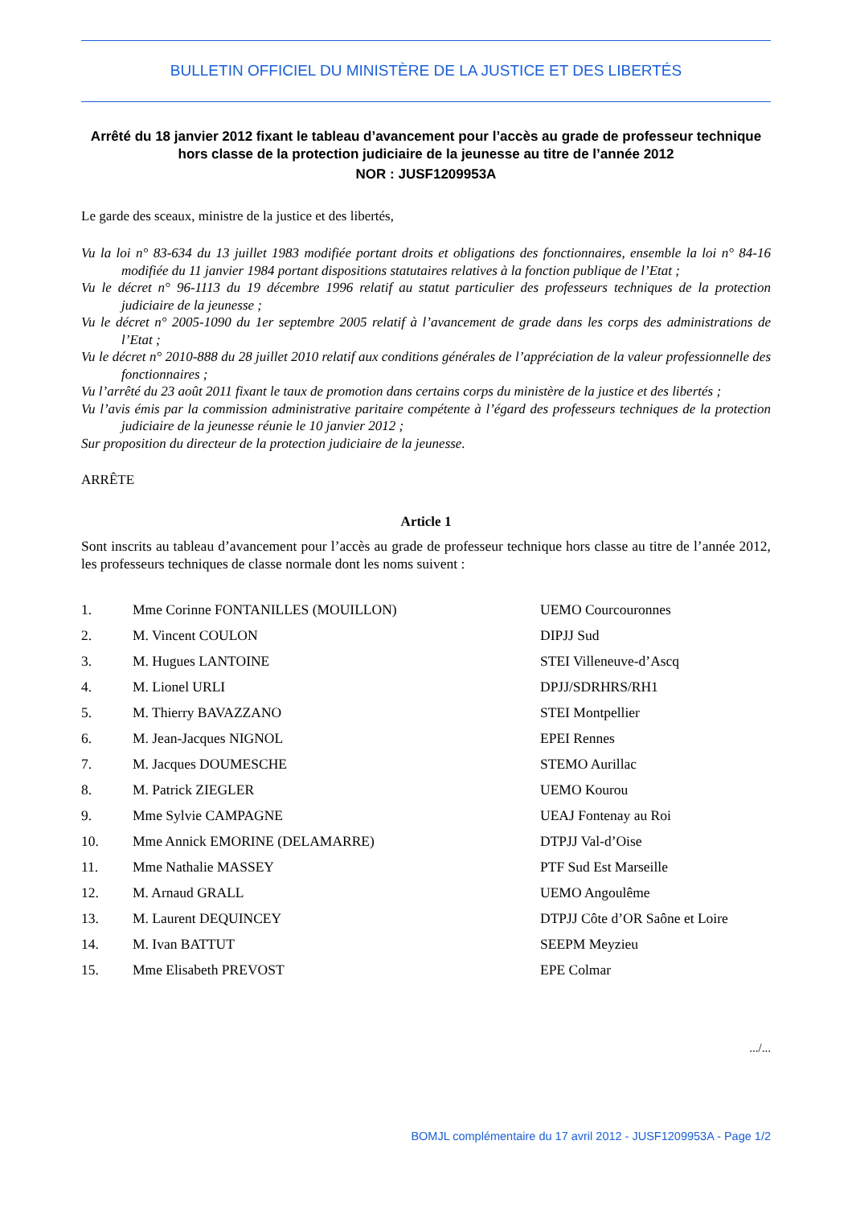BULLETIN OFFICIEL DU MINISTÈRE DE LA JUSTICE ET DES LIBERTÉS
Arrêté du 18 janvier 2012 fixant le tableau d’avancement pour l’accès au grade de professeur technique hors classe de la protection judiciaire de la jeunesse au titre de l’année 2012
NOR : JUSF1209953A
Le garde des sceaux, ministre de la justice et des libertés,
Vu la loi n° 83-634 du 13 juillet 1983 modifiée portant droits et obligations des fonctionnaires, ensemble la loi n° 84-16 modifiée du 11 janvier 1984 portant dispositions statutaires relatives à la fonction publique de l’Etat ;
Vu le décret n° 96-1113 du 19 décembre 1996 relatif au statut particulier des professeurs techniques de la protection judiciaire de la jeunesse ;
Vu le décret n° 2005-1090 du 1er septembre 2005 relatif à l’avancement de grade dans les corps des administrations de l’Etat ;
Vu le décret n° 2010-888 du 28 juillet 2010 relatif aux conditions générales de l’appréciation de la valeur professionnelle des fonctionnaires ;
Vu l’arrêté du 23 août 2011 fixant le taux de promotion dans certains corps du ministère de la justice et des libertés ;
Vu l’avis émis par la commission administrative paritaire compétente à l’égard des professeurs techniques de la protection judiciaire de la jeunesse réunie le 10 janvier 2012 ;
Sur proposition du directeur de la protection judiciaire de la jeunesse.
ARRÊTE
Article 1
Sont inscrits au tableau d’avancement pour l’accès au grade de professeur technique hors classe au titre de l’année 2012, les professeurs techniques de classe normale dont les noms suivent :
| 1. | Mme Corinne FONTANILLES (MOUILLON) | UEMO Courcouronnes |
| 2. | M. Vincent COULON | DIPJJ Sud |
| 3. | M. Hugues LANTOINE | STEI Villeneuve-d’Ascq |
| 4. | M. Lionel URLI | DPJJ/SDRHRS/RH1 |
| 5. | M. Thierry BAVAZZANO | STEI Montpellier |
| 6. | M. Jean-Jacques NIGNOL | EPEI Rennes |
| 7. | M. Jacques DOUMESCHE | STEMO Aurillac |
| 8. | M. Patrick ZIEGLER | UEMO Kourou |
| 9. | Mme Sylvie CAMPAGNE | UEAJ Fontenay au Roi |
| 10. | Mme Annick EMORINE (DELAMARRE) | DTPJJ Val-d’Oise |
| 11. | Mme Nathalie MASSEY | PTF Sud Est Marseille |
| 12. | M. Arnaud GRALL | UEMO Angoulême |
| 13. | M. Laurent DEQUINCEY | DTPJJ Côte d’OR Saône et Loire |
| 14. | M. Ivan BATTUT | SEEPM Meyzieu |
| 15. | Mme Elisabeth PREVOST | EPE Colmar |
.../...
BOMJL complémentaire du 17 avril 2012 - JUSF1209953A - Page 1/2